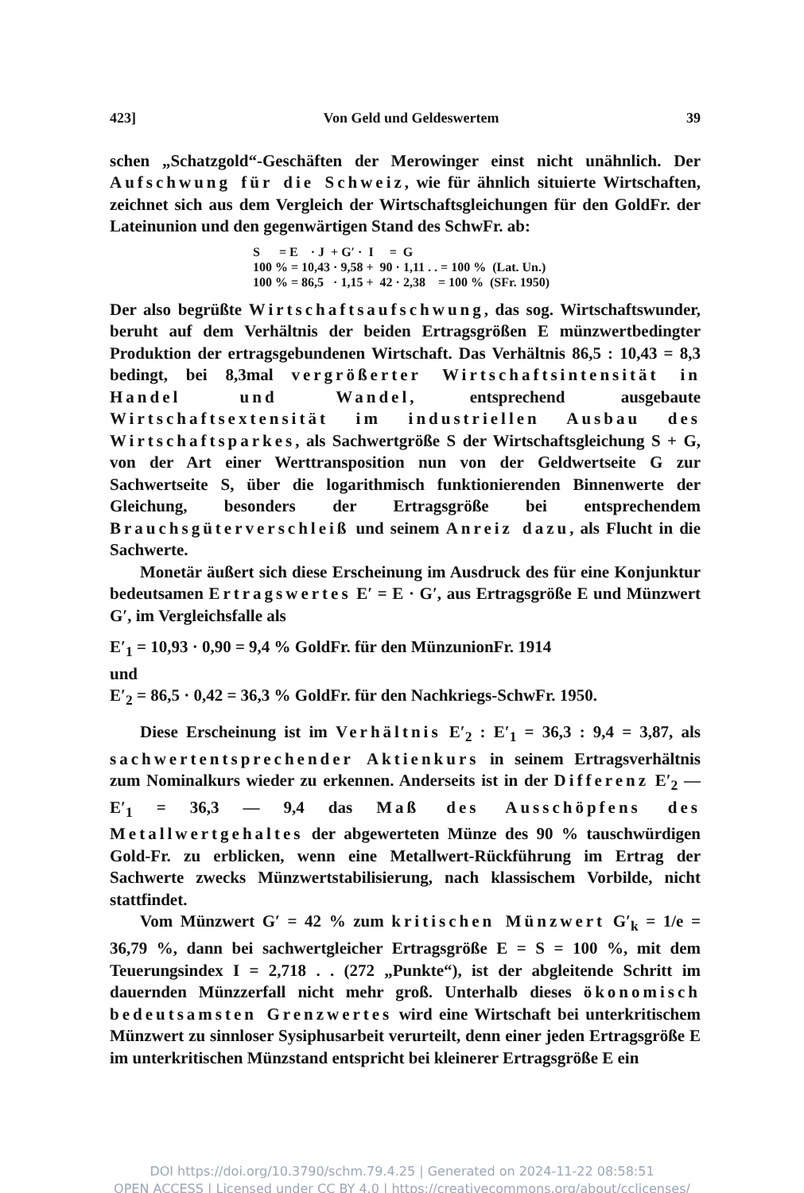423] Von Geld und Geldeswertem 39
schen „Schatzgold“-Geschäften der Merowinger einst nicht unähnlich. Der Aufschwung für die Schweiz, wie für ähnlich situierte Wirtschaften, zeichnet sich aus dem Vergleich der Wirtschaftsgleichungen für den GoldFr. der Lateinunion und den gegenwärtigen Stand des SchwFr. ab:
S = E · J + G′ · I = G 100 % = 10,43 · 9,58 + 90 · 1,11 . . = 100 % (Lat. Un.) 100 % = 86,5 · 1,15 + 42 · 2,38 = 100 % (SFr. 1950)
Der also begrüßte Wirtschaftsaufschwung, das sog. Wirtschaftswunder, beruht auf dem Verhältnis der beiden Ertragsgrößen E münzwertbedingter Produktion der ertragsgebundenen Wirtschaft. Das Verhältnis 86,5 : 10,43 = 8,3 bedingt, bei 8,3mal vergrößerter Wirtschaftsintensität in Handel und Wandel, entsprechend ausgebaute Wirtschaftsextensität im industriellen Ausbau des Wirtschaftsparkes, als Sachwertgröße S der Wirtschaftsgleichung S + G, von der Art einer Werttransposition nun von der Geldwertseite G zur Sachwertseite S, über die logarithmisch funktionierenden Binnenwerte der Gleichung, besonders der Ertragsgröße bei entsprechendem Brauchsgüterverschleiß und seinem Anreiz dazu, als Flucht in die Sachwerte.
Monetär äußert sich diese Erscheinung im Ausdruck des für eine Konjunktur bedeutsamen Ertragswertes E′ = E · G′, aus Ertragsgröße E und Münzwert G′, im Vergleichsfalle als
E′<sub>1</sub> = 10,93 · 0,90 = 9,4 % GoldFr. für den MünzunionFr. 1914
und
E′<sub>2</sub> = 86,5 · 0,42 = 36,3 % GoldFr. für den Nachkriegs-SchwFr. 1950.
Diese Erscheinung ist im Verhältnis E′<sub>2</sub> : E′<sub>1</sub> = 36,3 : 9,4 = 3,87, als sachwertentsprechender Aktienkurs in seinem Ertragsverhältnis zum Nominalkurs wieder zu erkennen. Anderseits ist in der Differenz E′<sub>2</sub> — E′<sub>1</sub> = 36,3 — 9,4 das Maß des Ausschöpfens des Metallwertgehaltes der abgewerteten Münze des 90 % tauschwürdigen Gold-Fr. zu erblicken, wenn eine Metallwert-Rückführung im Ertrag der Sachwerte zwecks Münzwertstabilisierung, nach klassischem Vorbilde, nicht stattfindet.
Vom Münzwert G′ = 42 % zum kritischen Münzwert G′<sub>k</sub> = 1/e = 36,79 %, dann bei sachwertgleicher Ertragsgröße E = S = 100 %, mit dem Teuerungsindex I = 2,718 . . (272 „Punkte“), ist der abgleitende Schritt im dauernden Münzzerfall nicht mehr groß. Unterhalb dieses ökonomisch bedeutsamsten Grenzwertes wird eine Wirtschaft bei unterkritischem Münzwert zu sinnloser Sysiphusarbeit verurteilt, denn einer jeden Ertragsgröße E im unterkritischen Münzstand entspricht bei kleinerer Ertragsgröße E ein
DOI https://doi.org/10.3790/schm.79.4.25 | Generated on 2024-11-22 08:58:51
OPEN ACCESS | Licensed under CC BY 4.0 | https://creativecommons.org/about/cclicenses/